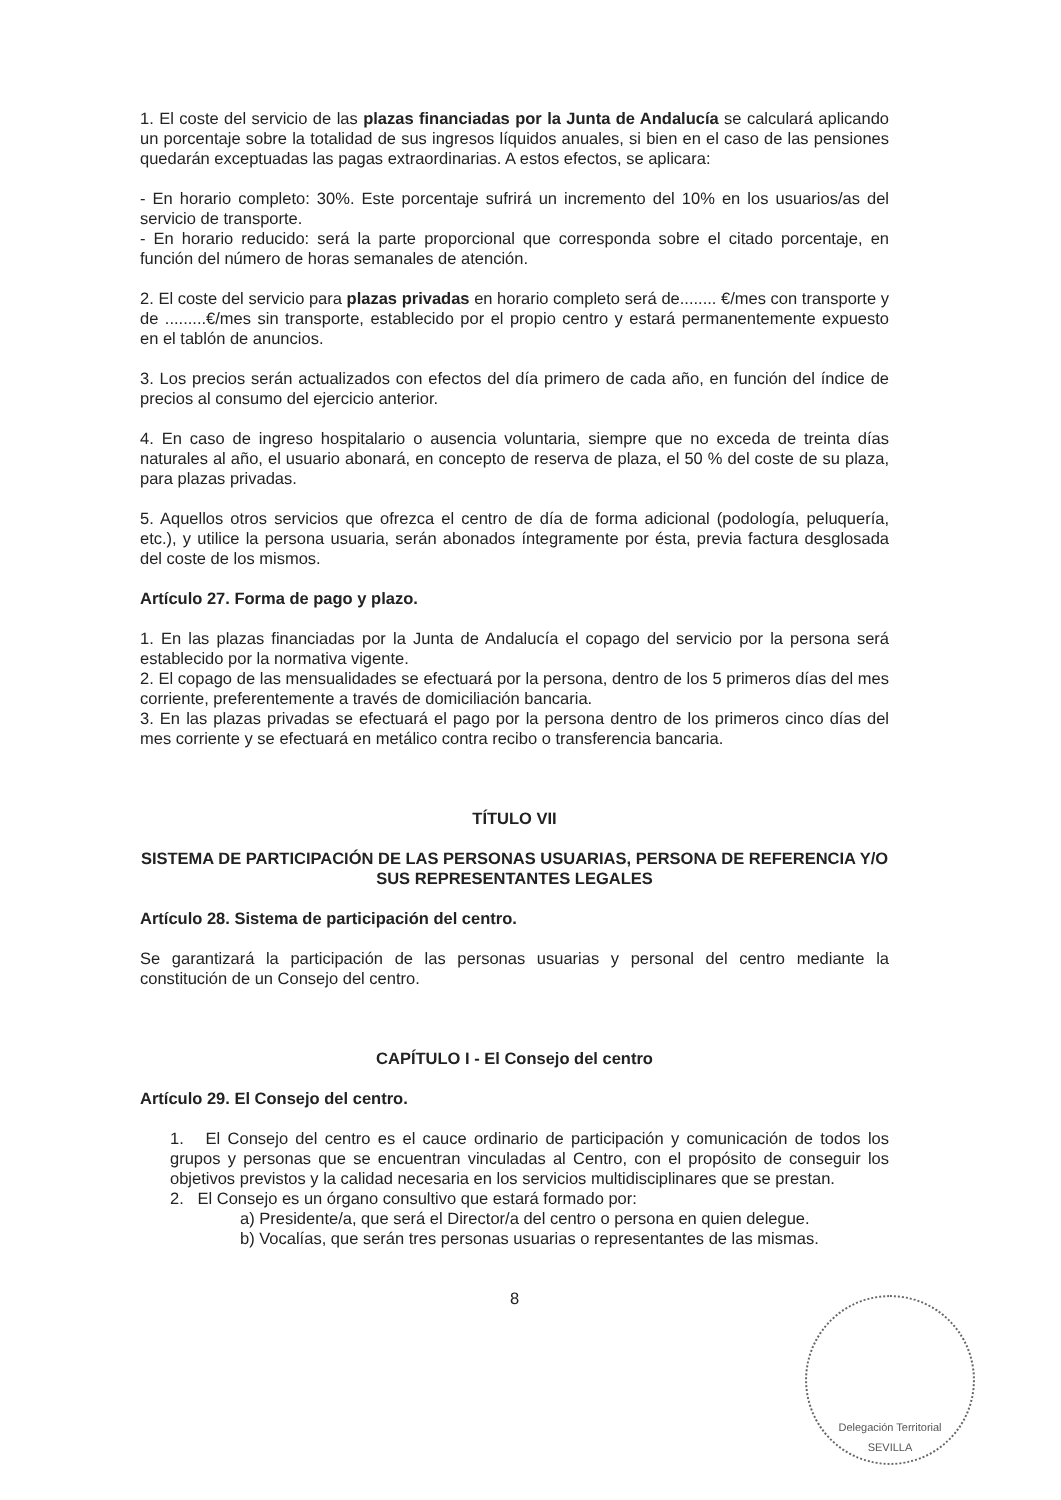1. El coste del servicio de las plazas financiadas por la Junta de Andalucía se calculará aplicando un porcentaje sobre la totalidad de sus ingresos líquidos anuales, si bien en el caso de las pensiones quedarán exceptuadas las pagas extraordinarias. A estos efectos, se aplicara:
- En horario completo: 30%. Este porcentaje sufrirá un incremento del 10% en los usuarios/as del servicio de transporte.
- En horario reducido: será la parte proporcional que corresponda sobre el citado porcentaje, en función del número de horas semanales de atención.
2. El coste del servicio para plazas privadas en horario completo será de........ €/mes con transporte y de .........€/mes sin transporte, establecido por el propio centro y estará permanentemente expuesto en el tablón de anuncios.
3. Los precios serán actualizados con efectos del día primero de cada año, en función del índice de precios al consumo del ejercicio anterior.
4. En caso de ingreso hospitalario o ausencia voluntaria, siempre que no exceda de treinta días naturales al año, el usuario abonará, en concepto de reserva de plaza, el 50 % del coste de su plaza, para plazas privadas.
5. Aquellos otros servicios que ofrezca el centro de día de forma adicional (podología, peluquería, etc.), y utilice la persona usuaria, serán abonados íntegramente por ésta, previa factura desglosada del coste de los mismos.
Artículo 27. Forma de pago y plazo.
1. En las plazas financiadas por la Junta de Andalucía el copago del servicio por la persona será establecido por la normativa vigente.
2. El copago de las mensualidades se efectuará por la persona, dentro de los 5 primeros días del mes corriente, preferentemente a través de domiciliación bancaria.
3. En las plazas privadas se efectuará el pago por la persona dentro de los primeros cinco días del mes corriente y se efectuará en metálico contra recibo o transferencia bancaria.
TÍTULO VII
SISTEMA DE PARTICIPACIÓN DE LAS PERSONAS USUARIAS, PERSONA DE REFERENCIA Y/O SUS REPRESENTANTES LEGALES
Artículo 28. Sistema de participación del centro.
Se garantizará la participación de las personas usuarias y personal del centro mediante la constitución de un Consejo del centro.
CAPÍTULO I - El Consejo del centro
Artículo 29. El Consejo del centro.
1. El Consejo del centro es el cauce ordinario de participación y comunicación de todos los grupos y personas que se encuentran vinculadas al Centro, con el propósito de conseguir los objetivos previstos y la calidad necesaria en los servicios multidisciplinares que se prestan.
2. El Consejo es un órgano consultivo que estará formado por:
a) Presidente/a, que será el Director/a del centro o persona en quien delegue.
b) Vocalías, que serán tres personas usuarias o representantes de las mismas.
8
Delegación Territorial
SEVILLA